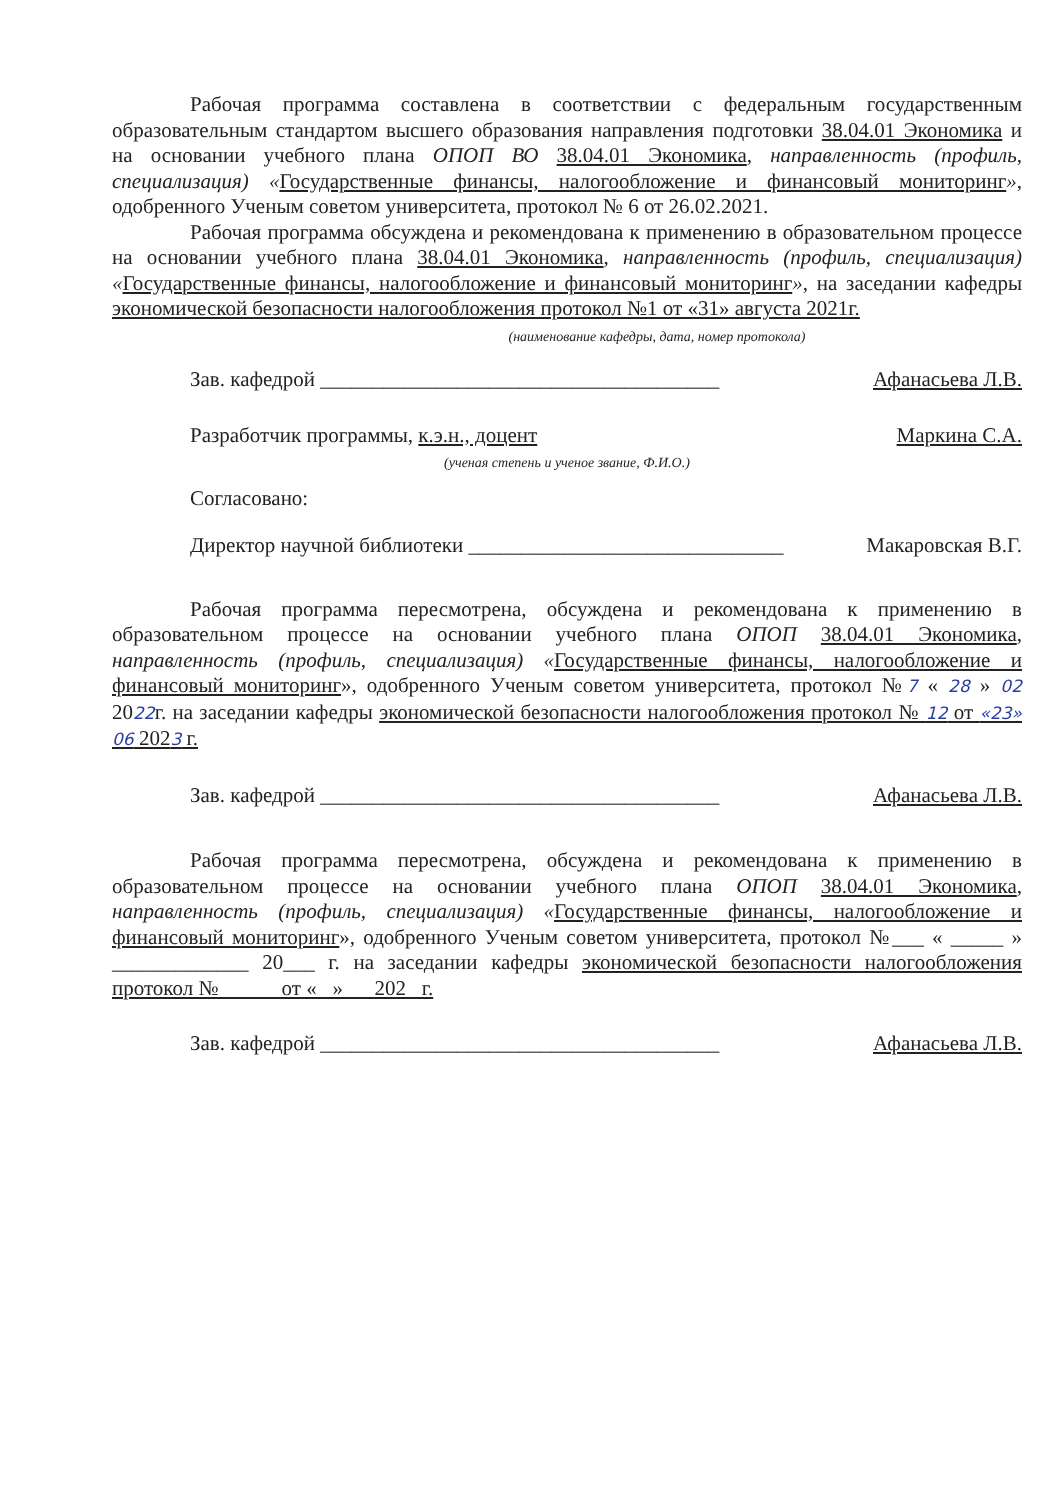Рабочая программа составлена в соответствии с федеральным государственным образовательным стандартом высшего образования направления подготовки 38.04.01 Экономика и на основании учебного плана ОПОП ВО 38.04.01 Экономика, направленность (профиль, специализация) «Государственные финансы, налогообложение и финансовый мониторинг», одобренного Ученым советом университета, протокол № 6 от 26.02.2021.
Рабочая программа обсуждена и рекомендована к применению в образовательном процессе на основании учебного плана 38.04.01 Экономика, направленность (профиль, специализация) «Государственные финансы, налогообложение и финансовый мониторинг», на заседании кафедры экономической безопасности налогообложения протокол №1 от «31» августа 2021г.
(наименование кафедры, дата, номер протокола)
Зав. кафедрой ______________________________________ Афанасьева Л.В.
Разработчик программы, к.э.н., доцент Маркина С.А.
(ученая степень и ученое звание, Ф.И.О.)
Согласовано:
Директор научной библиотеки ______________________________ Макаровская В.Г.
Рабочая программа пересмотрена, обсуждена и рекомендована к применению в образовательном процессе на основании учебного плана ОПОП 38.04.01 Экономика, направленность (профиль, специализация) «Государственные финансы, налогообложение и финансовый мониторинг», одобренного Ученым советом университета, протокол №7 « 28 » 02 2022г. на заседании кафедры экономической безопасности налогообложения протокол № 12 от «23» 06 2023 г.
Зав. кафедрой ______________________________________ Афанасьева Л.В.
Рабочая программа пересмотрена, обсуждена и рекомендована к применению в образовательном процессе на основании учебного плана ОПОП 38.04.01 Экономика, направленность (профиль, специализация) «Государственные финансы, налогообложение и финансовый мониторинг», одобренного Ученым советом университета, протокол №___ « _____ » _____________ 20___ г. на заседании кафедры экономической безопасности налогообложения протокол № от « » 202 г.
Зав. кафедрой ______________________________________ Афанасьева Л.В.